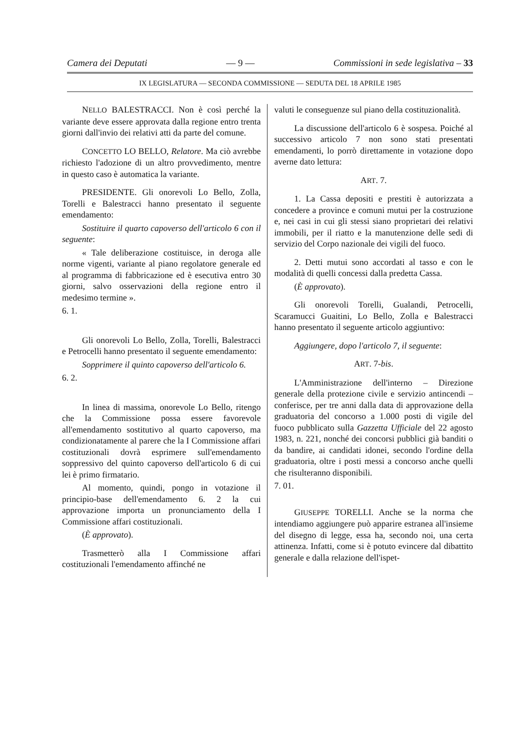Camera dei Deputati — 9 — Commissioni in sede legislativa – 33
IX LEGISLATURA — SECONDA COMMISSIONE — SEDUTA DEL 18 APRILE 1985
NELLO BALESTRACCI. Non è così perché la variante deve essere approvata dalla regione entro trenta giorni dall'invio dei relativi atti da parte del comune.
CONCETTO LO BELLO, Relatore. Ma ciò avrebbe richiesto l'adozione di un altro provvedimento, mentre in questo caso è automatica la variante.
PRESIDENTE. Gli onorevoli Lo Bello, Zolla, Torelli e Balestracci hanno presentato il seguente emendamento:
Sostituire il quarto capoverso dell'articolo 6 con il seguente:
« Tale deliberazione costituisce, in deroga alle norme vigenti, variante al piano regolatore generale ed al programma di fabbricazione ed è esecutiva entro 30 giorni, salvo osservazioni della regione entro il medesimo termine ».
6. 1.
Gli onorevoli Lo Bello, Zolla, Torelli, Balestracci e Petrocelli hanno presentato il seguente emendamento:
Sopprimere il quinto capoverso dell'articolo 6.
6. 2.
In linea di massima, onorevole Lo Bello, ritengo che la Commissione possa essere favorevole all'emendamento sostitutivo al quarto capoverso, ma condizionatamente al parere che la I Commissione affari costituzionali dovrà esprimere sull'emendamento soppressivo del quinto capoverso dell'articolo 6 di cui lei è primo firmatario.
Al momento, quindi, pongo in votazione il principio-base dell'emendamento 6. 2 la cui approvazione importa un pronunciamento della I Commissione affari costituzionali.
(È approvato).
Trasmetterò alla I Commissione affari costituzionali l'emendamento affinché ne
valuti le conseguenze sul piano della costituzionalità.
La discussione dell'articolo 6 è sospesa. Poiché al successivo articolo 7 non sono stati presentati emendamenti, lo porrò direttamente in votazione dopo averne dato lettura:
ART. 7.
1. La Cassa depositi e prestiti è autorizzata a concedere a province e comuni mutui per la costruzione e, nei casi in cui gli stessi siano proprietari dei relativi immobili, per il riatto e la manutenzione delle sedi di servizio del Corpo nazionale dei vigili del fuoco.
2. Detti mutui sono accordati al tasso e con le modalità di quelli concessi dalla predetta Cassa.
(È approvato).
Gli onorevoli Torelli, Gualandi, Petrocelli, Scaramucci Guaitini, Lo Bello, Zolla e Balestracci hanno presentato il seguente articolo aggiuntivo:
Aggiungere, dopo l'articolo 7, il seguente:
ART. 7-bis.
L'Amministrazione dell'interno – Direzione generale della protezione civile e servizio antincendi – conferisce, per tre anni dalla data di approvazione della graduatoria del concorso a 1.000 posti di vigile del fuoco pubblicato sulla Gazzetta Ufficiale del 22 agosto 1983, n. 221, nonché dei concorsi pubblici già banditi o da bandire, ai candidati idonei, secondo l'ordine della graduatoria, oltre i posti messi a concorso anche quelli che risulteranno disponibili.
7. 01.
GIUSEPPE TORELLI. Anche se la norma che intendiamo aggiungere può apparire estranea all'insieme del disegno di legge, essa ha, secondo noi, una certa attinenza. Infatti, come si è potuto evincere dal dibattito generale e dalla relazione dell'ispet-